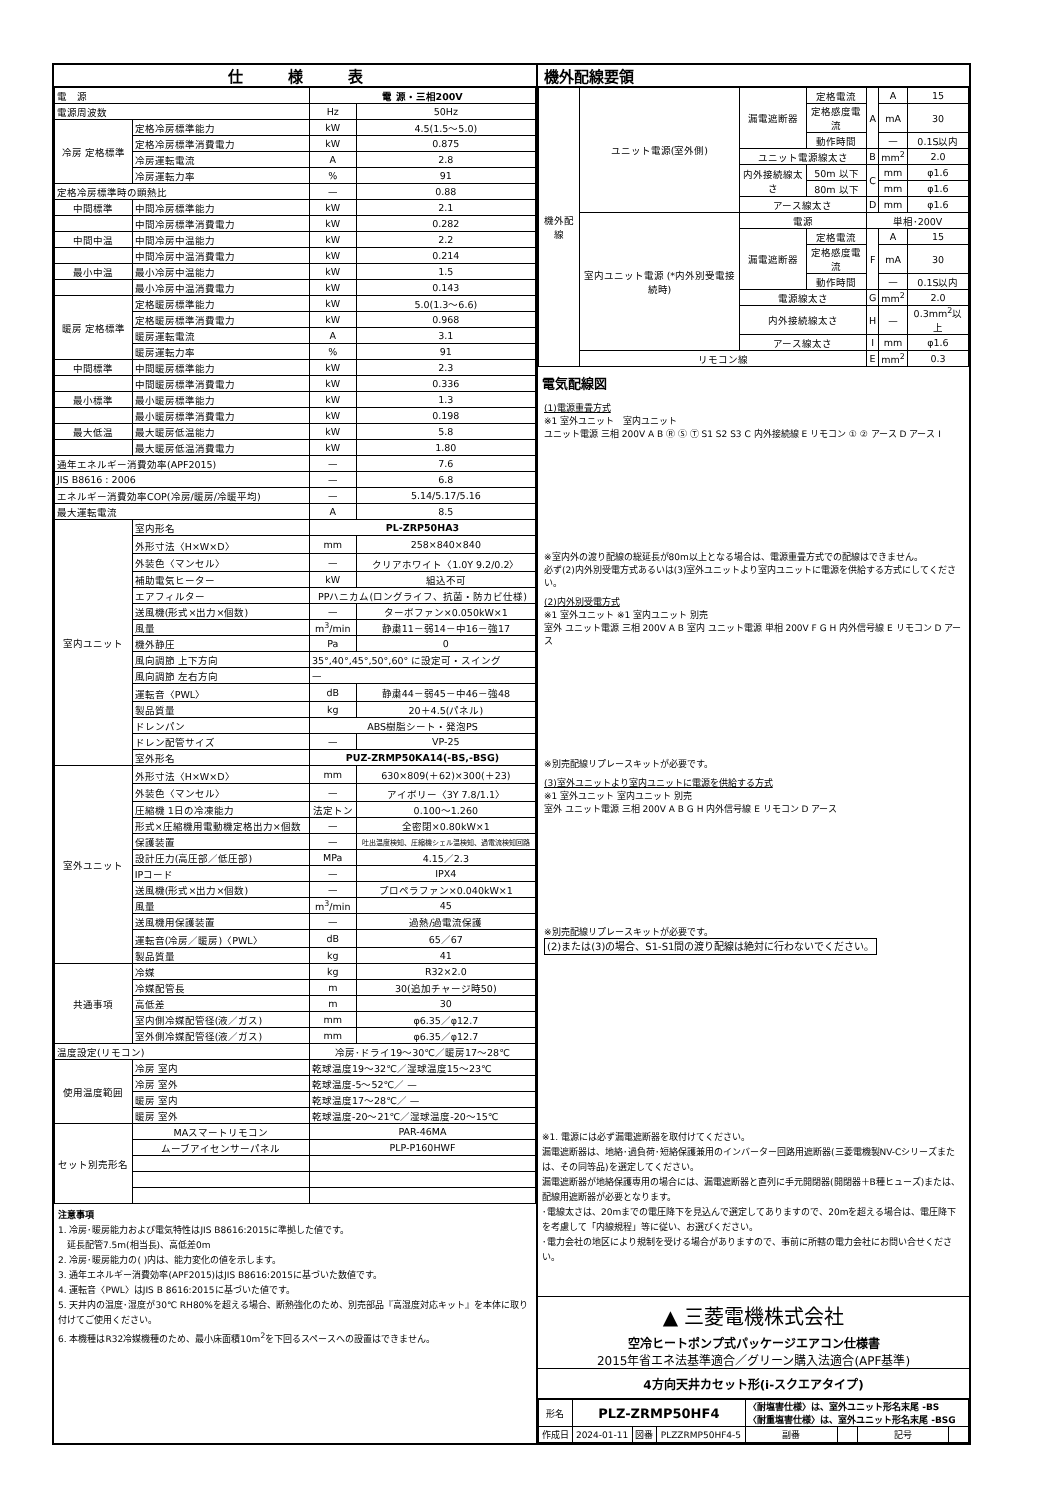仕　　　様　　　表
| 電 源 | | 電 源・三相200V | |
| 電源周波数 | | Hz | 50Hz |
| 冷房 定格標準 | 定格冷房標準能力 | kW | 4.5(1.5〜5.0) |
| | 定格冷房標準消費電力 | kW | 0.875 |
| | 冷房運転電流 | A | 2.8 |
| | 冷房運転力率 | % | 91 |
| 定格冷房標準時の顕熱比 | | — | 0.88 |
| 中間標準 | 中間冷房標準能力 | kW | 2.1 |
| | 中間冷房標準消費電力 | kW | 0.282 |
| 中間中温 | 中間冷房中温能力 | kW | 2.2 |
| | 中間冷房中温消費電力 | kW | 0.214 |
| 最小中温 | 最小冷房中温能力 | kW | 1.5 |
| | 最小冷房中温消費電力 | kW | 0.143 |
| 暖房 定格標準 | 定格暖房標準能力 | kW | 5.0(1.3〜6.6) |
| | 定格暖房標準消費電力 | kW | 0.968 |
| | 暖房運転電流 | A | 3.1 |
| | 暖房運転力率 | % | 91 |
| 中間標準 | 中間暖房標準能力 | kW | 2.3 |
| | 中間暖房標準消費電力 | kW | 0.336 |
| 最小標準 | 最小暖房標準能力 | kW | 1.3 |
| | 最小暖房標準消費電力 | kW | 0.198 |
| 最大低温 | 最大暖房低温能力 | kW | 5.8 |
| | 最大暖房低温消費電力 | kW | 1.80 |
| 通年エネルギー消費効率(APF2015) | | — | 7.6 |
| JIS B8616 : 2006 | | — | 6.8 |
| エネルギー消費効率COP(冷房/暖房/冷暖平均) | | — | 5.14/5.17/5.16 |
| 最大運転電流 | | A | 8.5 |
| 室内ユニット | 室内形名 | PL-ZRP50HA3 | |
| | 外形寸法〈H×W×D〉 | mm | 258×840×840 |
| | 外装色〈マンセル〉 | — | クリアホワイト〈1.0Y 9.2/0.2〉 |
| | 補助電気ヒーター | kW | 組込不可 |
| | エアフィルター | PPハニカム(ロングライフ、抗菌・防カビ仕様) | |
| | 送風機(形式×出力×個数) | — | ターボファン×0.050kW×1 |
| | 風量 | m<sup>3</sup>/min | 静粛11－弱14－中16－強17 |
| | 機外静圧 | Pa | 0 |
| | 風向調節 上下方向 | 35°,40°,45°,50°,60° に設定可・スイング | |
| | 風向調節 左右方向 | — | |
| | 運転音〈PWL〉 | dB | 静粛44－弱45－中46－強48 |
| | 製品質量 | kg | 20＋4.5(パネル) |
| | ドレンパン | ABS樹脂シート・発泡PS | |
| | ドレン配管サイズ | — | VP-25 |
| | 室外形名 | PUZ-ZRMP50KA14(-BS,-BSG) | |
| 室外ユニット | 外形寸法〈H×W×D〉 | mm | 630×809(＋62)×300(＋23) |
| | 外装色〈マンセル〉 | — | アイボリー〈3Y 7.8/1.1〉 |
| | 圧縮機 1日の冷凍能力 | 法定トン | 0.100〜1.260 |
| | 形式×圧縮機用電動機定格出力×個数 | — | 全密閉×0.80kW×1 |
| | 保護装置 | — | 吐出温度検知、圧縮機シェル温検知、過電流検知回路 |
| | 設計圧力(高圧部／低圧部) | MPa | 4.15／2.3 |
| | IPコード | — | IPX4 |
| | 送風機(形式×出力×個数) | — | プロペラファン×0.040kW×1 |
| | 風量 | m<sup>3</sup>/min | 45 |
| | 送風機用保護装置 | — | 過熱/過電流保護 |
| | 運転音(冷房／暖房)〈PWL〉 | dB | 65／67 |
| | 製品質量 | kg | 41 |
| 共通事項 | 冷媒 | kg | R32×2.0 |
| | 冷媒配管長 | m | 30(追加チャージ時50) |
| | 高低差 | m | 30 |
| | 室内側冷媒配管径(液／ガス) | mm | φ6.35／φ12.7 |
| | 室外側冷媒配管径(液／ガス) | mm | φ6.35／φ12.7 |
| 温度設定(リモコン) | | 冷房･ドライ19〜30℃／暖房17〜28℃ | |
| 使用温度範囲 | 冷房 室内 | 乾球温度19〜32℃／湿球温度15〜23℃ | |
| | 冷房 室外 | 乾球温度-5〜52℃／ — | |
| | 暖房 室内 | 乾球温度17〜28℃／ — | |
| | 暖房 室外 | 乾球温度-20〜21℃／湿球温度-20〜15℃ | |
| セット別売形名 | MAスマートリモコン | PAR-46MA | |
| | ムーブアイセンサーパネル | PLP-P160HWF | |
注意事項
1. 冷房･暖房能力および電気特性はJIS B8616:2015に準拠した値です。
　延長配管7.5m(相当長)、高低差0m
2. 冷房･暖房能力の( )内は、能力変化の値を示します。
3. 通年エネルギー消費効率(APF2015)はJIS B8616:2015に基づいた数値です。
4. 運転音〈PWL〉はJIS B 8616:2015に基づいた値です。
5. 天井内の温度･湿度が30℃ RH80%を超える場合、断熱強化のため、別売部品『高湿度対応キット』を本体に取り付けてご使用ください。
6. 本機種はR32冷媒機種のため、最小床面積10m<sup>2</sup>を下回るスペースへの設置はできません。
機外配線要領
| 機外配線 | ユニット電源(室外側) | 漏電遮断器 | 定格電流 | A | A | 15 |
| | | | 定格感度電流 | | mA | 30 |
| | | | 動作時間 | | — | 0.1S以内 |
| | | ユニット電源線太さ | | B | mm<sup>2</sup> | 2.0 |
| | | 内外接続線太さ | 50m 以下 | C | mm | φ1.6 |
| | | | 80m 以下 | | mm | φ1.6 |
| | | アース線太さ | | D | mm | φ1.6 |
| | 室内ユニット電源 (*内外別受電接続時) | 電源 | | 単相･200V | | |
| | | 漏電遮断器 | 定格電流 | F | A | 15 |
| | | | 定格感度電流 | | mA | 30 |
| | | | 動作時間 | | — | 0.1S以内 |
| | | 電源線太さ | | G | mm<sup>2</sup> | 2.0 |
| | | 内外接続線太さ | | H | — | 0.3mm<sup>2</sup>以上 |
| | | アース線太さ | | I | mm | φ1.6 |
| | リモコン線 | | | E | mm<sup>2</sup> | 0.3 |
電気配線図
(1)電源重畳方式
※1 室外ユニット　室内ユニット
ユニット電源 三相 200V A B Ⓡ Ⓢ Ⓣ S1 S2 S3 C 内外接続線 E リモコン ① ② アース D アース I
※室内外の渡り配線の総延長が80m以上となる場合は、電源重畳方式での配線はできません。
必ず(2)内外別受電方式あるいは(3)室外ユニットより室内ユニットに電源を供給する方式にしてください。
(2)内外別受電方式
※1 室外ユニット ※1 室内ユニット 別売
室外 ユニット電源 三相 200V A B 室内 ユニット電源 単相 200V F G H 内外信号線 E リモコン D アース
※別売配線リプレースキットが必要です。
(3)室外ユニットより室内ユニットに電源を供給する方式
※1 室外ユニット 室内ユニット 別売
室外 ユニット電源 三相 200V A B G H 内外信号線 E リモコン D アース
※別売配線リプレースキットが必要です。
(2)または(3)の場合、S1-S1間の渡り配線は絶対に行わないでください。
※1. 電源には必ず漏電遮断器を取付けてください。
漏電遮断器は、地絡･過負荷･短絡保護兼用のインバーター回路用遮断器(三菱電機製NV-Cシリーズまたは、その同等品)を選定してください。
漏電遮断器が地絡保護専用の場合には、漏電遮断器と直列に手元開閉器(開閉器＋B種ヒューズ)または、配線用遮断器が必要となります。
･電線太さは、20mまでの電圧降下を見込んで選定してありますので、20mを超える場合は、電圧降下を考慮して「内線規程」等に従い、お選びください。
･電力会社の地区により規制を受ける場合がありますので、事前に所轄の電力会社にお問い合せください。
▲ 三菱電機株式会社
空冷ヒートポンプ式パッケージエアコン仕様書
2015年省エネ法基準適合／グリーン購入法適合(APF基準)
4方向天井カセット形(i-スクエアタイプ)
| 形名 | PLZ-ZRMP50HF4 | | | 〈耐塩害仕様〉は、室外ユニット形名末尾 -BS 〈耐重塩害仕様〉は、室外ユニット形名末尾 -BSG | | | |
| 作成日 | 2024-01-11 | 図番 | PLZZRMP50HF4-5 | 副番 | | 記号 | |